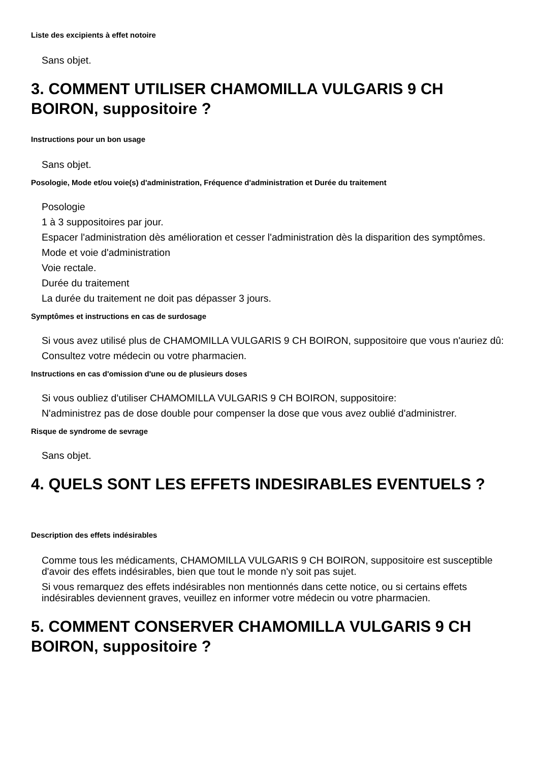Liste des excipients à effet notoire
Sans objet.
3. COMMENT UTILISER CHAMOMILLA VULGARIS 9 CH BOIRON, suppositoire ?
Instructions pour un bon usage
Sans objet.
Posologie, Mode et/ou voie(s) d'administration, Fréquence d'administration et Durée du traitement
Posologie
1 à 3 suppositoires par jour.
Espacer l'administration dès amélioration et cesser l'administration dès la disparition des symptômes.
Mode et voie d'administration
Voie rectale.
Durée du traitement
La durée du traitement ne doit pas dépasser 3 jours.
Symptômes et instructions en cas de surdosage
Si vous avez utilisé plus de CHAMOMILLA VULGARIS 9 CH BOIRON, suppositoire que vous n'auriez dû:
Consultez votre médecin ou votre pharmacien.
Instructions en cas d'omission d'une ou de plusieurs doses
Si vous oubliez d'utiliser CHAMOMILLA VULGARIS 9 CH BOIRON, suppositoire:
N'administrez pas de dose double pour compenser la dose que vous avez oublié d'administrer.
Risque de syndrome de sevrage
Sans objet.
4. QUELS SONT LES EFFETS INDESIRABLES EVENTUELS ?
Description des effets indésirables
Comme tous les médicaments, CHAMOMILLA VULGARIS 9 CH BOIRON, suppositoire est susceptible d'avoir des effets indésirables, bien que tout le monde n'y soit pas sujet.
Si vous remarquez des effets indésirables non mentionnés dans cette notice, ou si certains effets indésirables deviennent graves, veuillez en informer votre médecin ou votre pharmacien.
5. COMMENT CONSERVER CHAMOMILLA VULGARIS 9 CH BOIRON, suppositoire ?